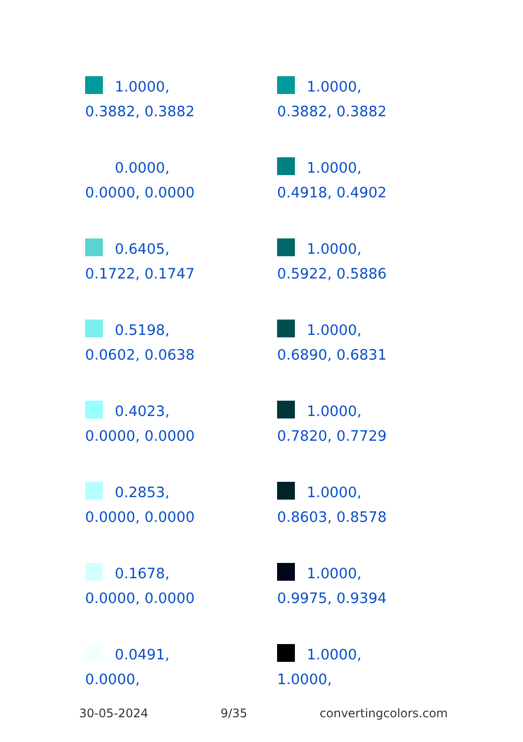1.0000, 0.3882, 0.3882
1.0000, 0.3882, 0.3882
0.0000, 0.0000, 0.0000
1.0000, 0.4918, 0.4902
0.6405, 0.1722, 0.1747
1.0000, 0.5922, 0.5886
0.5198, 0.0602, 0.0638
1.0000, 0.6890, 0.6831
0.4023, 0.0000, 0.0000
1.0000, 0.7820, 0.7729
0.2853, 0.0000, 0.0000
1.0000, 0.8603, 0.8578
0.1678, 0.0000, 0.0000
1.0000, 0.9975, 0.9394
0.0491, 0.0000,
1.0000, 1.0000,
30-05-2024 9/35 convertingcolors.com